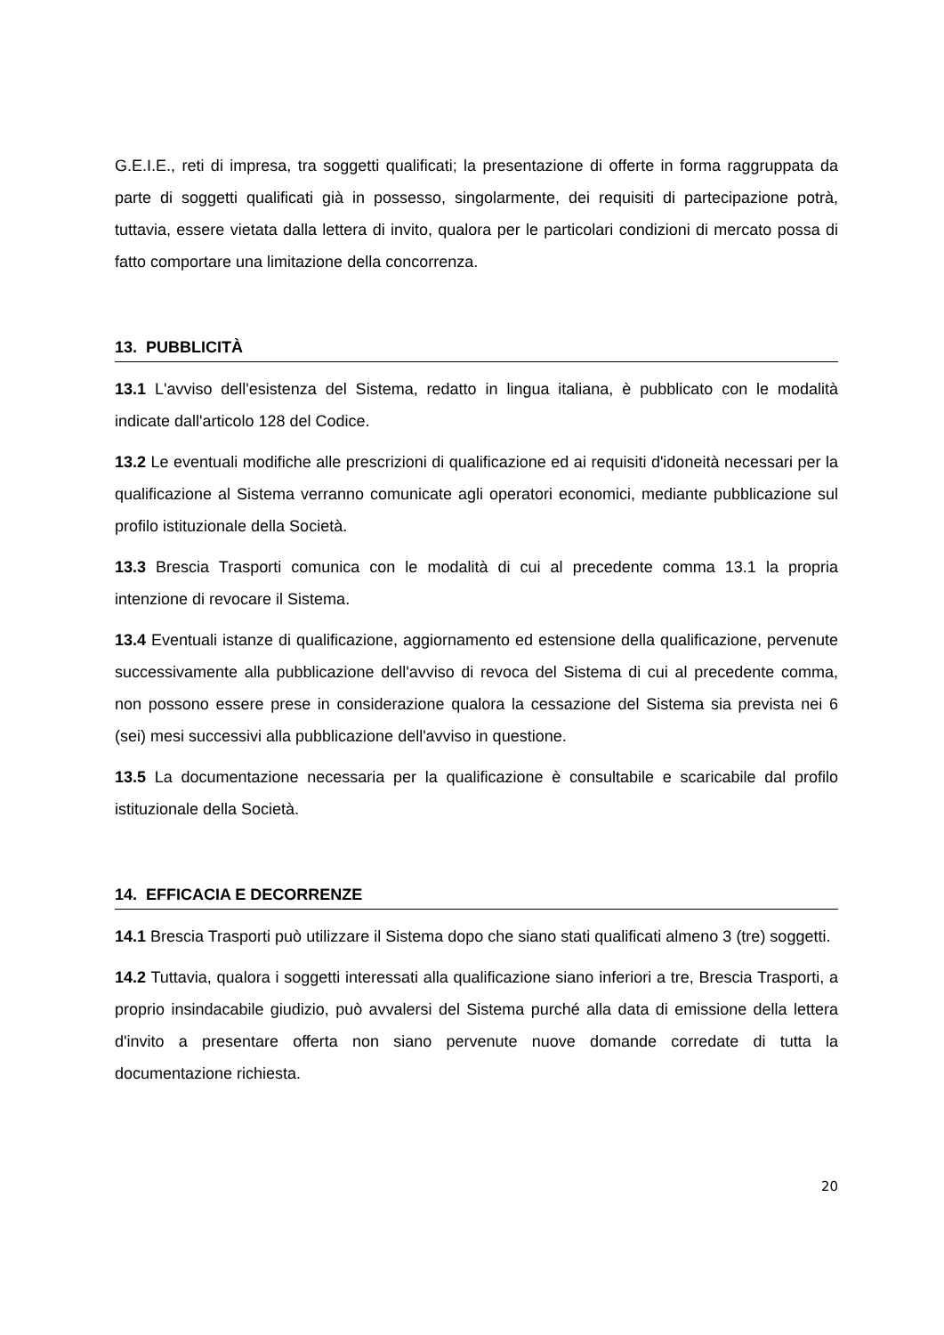G.E.I.E., reti di impresa, tra soggetti qualificati; la presentazione di offerte in forma raggruppata da parte di soggetti qualificati già in possesso, singolarmente, dei requisiti di partecipazione potrà, tuttavia, essere vietata dalla lettera di invito, qualora per le particolari condizioni di mercato possa di fatto comportare una limitazione della concorrenza.
13. PUBBLICITÀ
13.1 L'avviso dell'esistenza del Sistema, redatto in lingua italiana, è pubblicato con le modalità indicate dall'articolo 128 del Codice.
13.2 Le eventuali modifiche alle prescrizioni di qualificazione ed ai requisiti d'idoneità necessari per la qualificazione al Sistema verranno comunicate agli operatori economici, mediante pubblicazione sul profilo istituzionale della Società.
13.3 Brescia Trasporti comunica con le modalità di cui al precedente comma 13.1 la propria intenzione di revocare il Sistema.
13.4 Eventuali istanze di qualificazione, aggiornamento ed estensione della qualificazione, pervenute successivamente alla pubblicazione dell'avviso di revoca del Sistema di cui al precedente comma, non possono essere prese in considerazione qualora la cessazione del Sistema sia prevista nei 6 (sei) mesi successivi alla pubblicazione dell'avviso in questione.
13.5 La documentazione necessaria per la qualificazione è consultabile e scaricabile dal profilo istituzionale della Società.
14. EFFICACIA E DECORRENZE
14.1 Brescia Trasporti può utilizzare il Sistema dopo che siano stati qualificati almeno 3 (tre) soggetti.
14.2 Tuttavia, qualora i soggetti interessati alla qualificazione siano inferiori a tre, Brescia Trasporti, a proprio insindacabile giudizio, può avvalersi del Sistema purché alla data di emissione della lettera d'invito a presentare offerta non siano pervenute nuove domande corredate di tutta la documentazione richiesta.
20